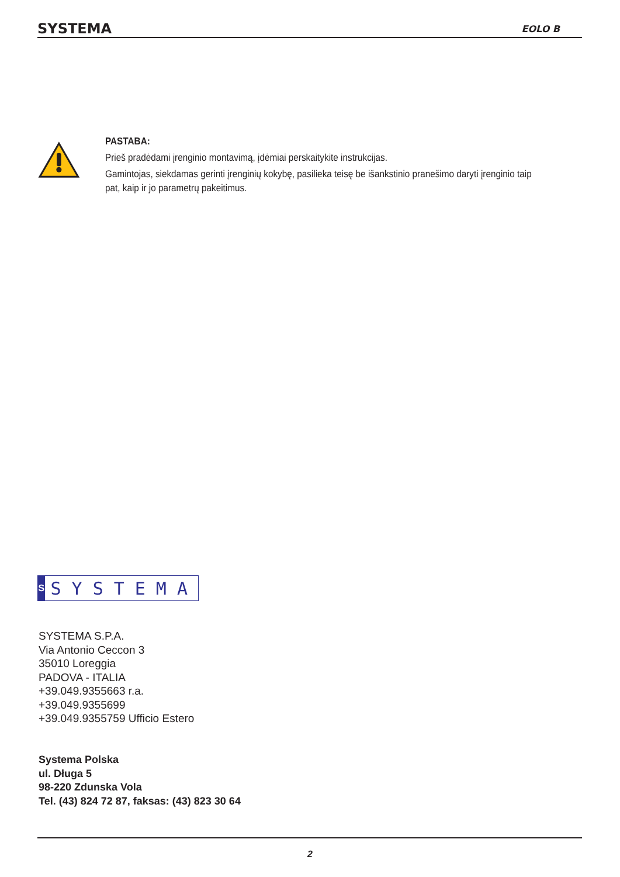SYSTEMA EOLO B
PASTABA:
Prieš pradėdami įrenginio montavimą, įdėmiai perskaitykite instrukcijas.
Gamintojas, siekdamas gerinti įrenginių kokybę, pasilieka teisę be išankstinio pranešimo daryti įrenginio taip pat, kaip ir jo parametrų pakeitimus.
S
SYSTEMA
SYSTEMA S.P.A.
Via Antonio Ceccon 3
35010 Loreggia
PADOVA - ITALIA
+39.049.9355663 r.a.
+39.049.9355699
+39.049.9355759 Ufficio Estero
Systema Polska
ul. Długa 5
98-220 Zdunska Vola
Tel. (43) 824 72 87, faksas: (43) 823 30 64
2